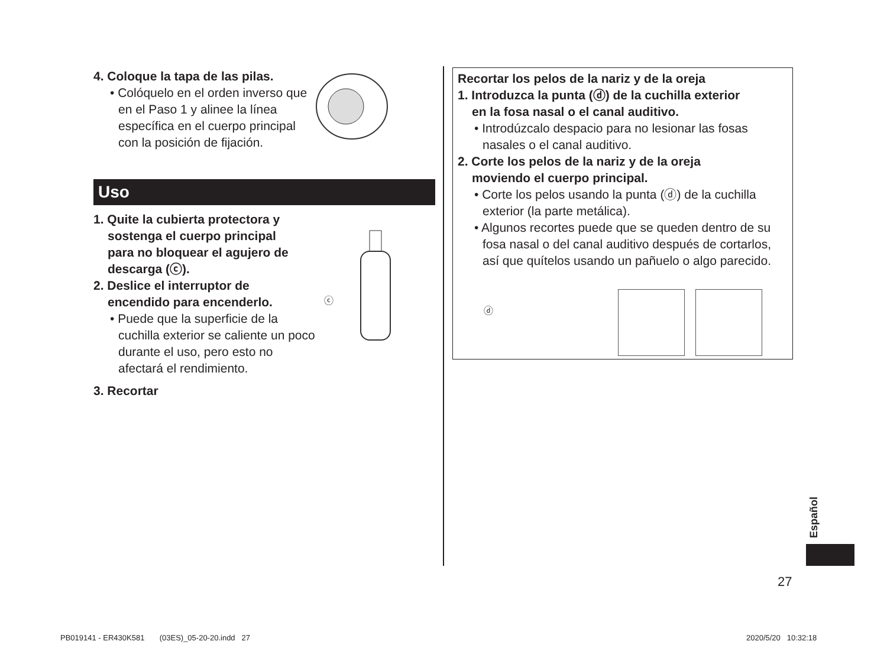4. Coloque la tapa de las pilas.
• Colóquelo en el orden inverso que en el Paso 1 y alinee la línea específica en el cuerpo principal con la posición de fijación.
Uso
1. Quite la cubierta protectora y
sostenga el cuerpo principal
para no bloquear el agujero de
descarga (ⓒ).
2. Deslice el interruptor de
encendido para encenderlo.
• Puede que la superficie de la cuchilla exterior se caliente un poco durante el uso, pero esto no afectará el rendimiento.
3. Recortar
ⓒ
Recortar los pelos de la nariz y de la oreja
1. Introduzca la punta (ⓓ) de la cuchilla exterior
en la fosa nasal o el canal auditivo.
• Introdúzcalo despacio para no lesionar las fosas nasales o el canal auditivo.
2. Corte los pelos de la nariz y de la oreja
moviendo el cuerpo principal.
• Corte los pelos usando la punta (ⓓ) de la cuchilla exterior (la parte metálica).
• Algunos recortes puede que se queden dentro de su fosa nasal o del canal auditivo después de cortarlos, así que quítelos usando un pañuelo o algo parecido.
ⓓ
Español
27
PB019141 - ER430K581 (03ES)_05-20-20.indd 27
2020/5/20 10:32:18